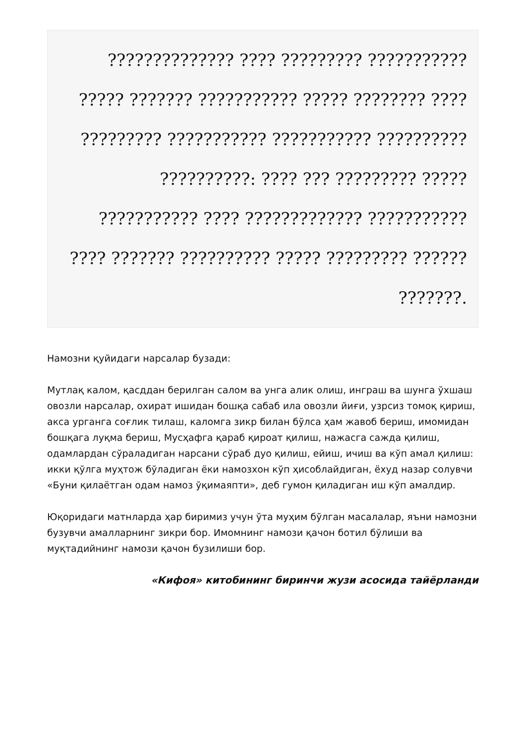?????????????? ???? ????????? ??????????? ????? ??????? ??????????? ????? ???????? ???? ????????? ??????????? ??????????? ?????????? ??????????: ???? ??? ????????? ????? ??????????? ???? ????????????? ??????????? ???? ??????? ?????????? ????? ????????? ?????? ???????.
Намозни қуйидаги нарсалар бузади:
Мутлақ калом, қасддан берилган салом ва унга алик олиш, инграш ва шунга ўхшаш овозли нарсалар, охират ишидан бошқа сабаб ила овозли йиғи, узрсиз томоқ қириш, акса урганга соғлик тилаш, каломга зикр билан бўлса ҳам жавоб бериш, имомидан бошқага луқма бериш, Мусҳафга қараб қироат қилиш, нажасга сажда қилиш, одамлардан сўраладиган нарсани сўраб дуо қилиш, ейиш, ичиш ва кўп амал қилиш: икки қўлга муҳтож бўладиган ёки намозхон кўп ҳисоблайдиган, ёхуд назар солувчи «Буни қилаётган одам намоз ўқимаяпти», деб гумон қиладиган иш кўп амалдир.
Юқоридаги матнларда ҳар биримиз учун ўта муҳим бўлган масалалар, яъни намозни бузувчи амалларнинг зикри бор. Имомнинг намози қачон ботил бўлиши ва муқтадийнинг намози қачон бузилиши бор.
«Кифоя» китобининг биринчи жузи асосида тайёрланди